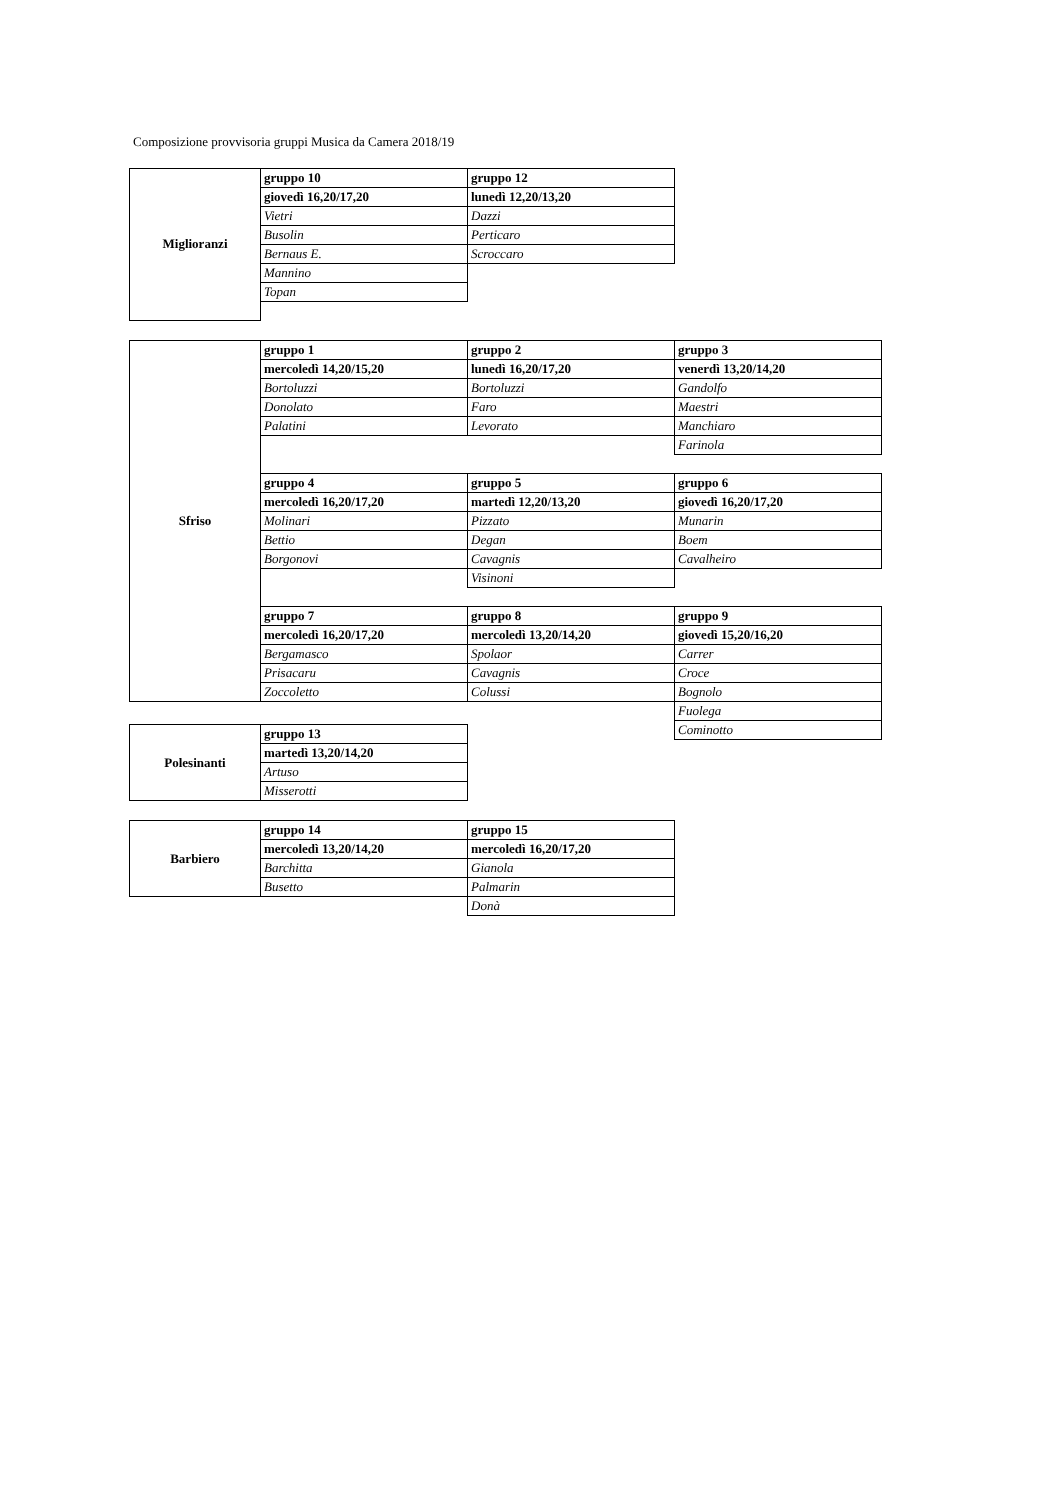Composizione provvisoria gruppi Musica da Camera 2018/19
| Miglioranzi | gruppo 10 | gruppo 12 |
| | giovedì 16,20/17,20 | lunedì 12,20/13,20 |
| | Vietri | Dazzi |
| | Busolin | Perticaro |
| | Bernaus E. | Scroccaro |
| | Mannino | |
| | Topan | |
| Sfriso | gruppo 1 | gruppo 2 | gruppo 3 |
| | mercoledì 14,20/15,20 | lunedì 16,20/17,20 | venerdì 13,20/14,20 |
| | Bortoluzzi | Bortoluzzi | Gandolfo |
| | Donolato | Faro | Maestri |
| | Palatini | Levorato | Manchiaro |
| | | | Farinola |
| | gruppo 4 | gruppo 5 | gruppo 6 |
| | mercoledì 16,20/17,20 | martedì 12,20/13,20 | giovedì 16,20/17,20 |
| | Molinari | Pizzato | Munarin |
| | Bettio | Degan | Boem |
| | Borgonovi | Cavagnis | Cavalheiro |
| | | Visinoni | |
| | gruppo 7 | gruppo 8 | gruppo 9 |
| | mercoledì 16,20/17,20 | mercoledì 13,20/14,20 | giovedì 15,20/16,20 |
| | Bergamasco | Spolaor | Carrer |
| | Prisacaru | Cavagnis | Croce |
| | Zoccoletto | Colussi | Bognolo |
| | | | Fuolega |
| | | | Cominotto |
| Polesinanti | gruppo 13 |
| | martedì 13,20/14,20 |
| | Artuso |
| | Misserotti |
| Barbiero | gruppo 14 | gruppo 15 |
| | mercoledì 13,20/14,20 | mercoledì 16,20/17,20 |
| | Barchitta | Gianola |
| | Busetto | Palmarin |
| | | Donà |